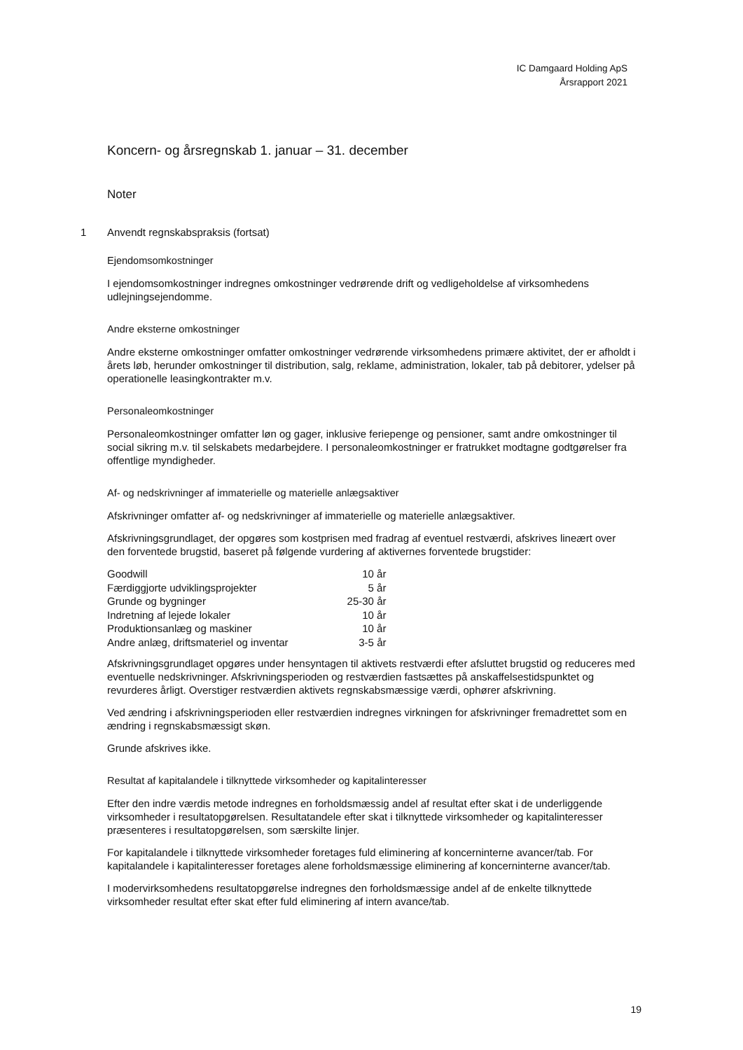IC Damgaard Holding ApS
Årsrapport 2021
Koncern- og årsregnskab 1. januar – 31. december
Noter
1 Anvendt regnskabspraksis (fortsat)
Ejendomsomkostninger
I ejendomsomkostninger indregnes omkostninger vedrørende drift og vedligeholdelse af virksomhedens udlejningsejendomme.
Andre eksterne omkostninger
Andre eksterne omkostninger omfatter omkostninger vedrørende virksomhedens primære aktivitet, der er afholdt i årets løb, herunder omkostninger til distribution, salg, reklame, administration, lokaler, tab på debitorer, ydelser på operationelle leasingkontrakter m.v.
Personaleomkostninger
Personaleomkostninger omfatter løn og gager, inklusive feriepenge og pensioner, samt andre omkostninger til social sikring m.v. til selskabets medarbejdere. I personaleomkostninger er fratrukket modtagne godtgørelser fra offentlige myndigheder.
Af- og nedskrivninger af immaterielle og materielle anlægsaktiver
Afskrivninger omfatter af- og nedskrivninger af immaterielle og materielle anlægsaktiver.
Afskrivningsgrundlaget, der opgøres som kostprisen med fradrag af eventuel restværdi, afskrives lineært over den forventede brugstid, baseret på følgende vurdering af aktivernes forventede brugstider:
| Goodwill | 10 år |
| Færdiggjorte udviklingsprojekter | 5 år |
| Grunde og bygninger | 25-30 år |
| Indretning af lejede lokaler | 10 år |
| Produktionsanlæg og maskiner | 10 år |
| Andre anlæg, driftsmateriel og inventar | 3-5 år |
Afskrivningsgrundlaget opgøres under hensyntagen til aktivets restværdi efter afsluttet brugstid og reduceres med eventuelle nedskrivninger. Afskrivningsperioden og restværdien fastsættes på anskaffelsestidspunktet og revurderes årligt. Overstiger restværdien aktivets regnskabsmæssige værdi, ophører afskrivning.
Ved ændring i afskrivningsperioden eller restværdien indregnes virkningen for afskrivninger fremadrettet som en ændring i regnskabsmæssigt skøn.
Grunde afskrives ikke.
Resultat af kapitalandele i tilknyttede virksomheder og kapitalinteresser
Efter den indre værdis metode indregnes en forholdsmæssig andel af resultat efter skat i de underliggende virksomheder i resultatopgørelsen. Resultatandele efter skat i tilknyttede virksomheder og kapitalinteresser præsenteres i resultatopgørelsen, som særskilte linjer.
For kapitalandele i tilknyttede virksomheder foretages fuld eliminering af koncerninterne avancer/tab. For kapitalandele i kapitalinteresser foretages alene forholdsmæssige eliminering af koncerninterne avancer/tab.
I modervirksomhedens resultatopgørelse indregnes den forholdsmæssige andel af de enkelte tilknyttede virksomheder resultat efter skat efter fuld eliminering af intern avance/tab.
19